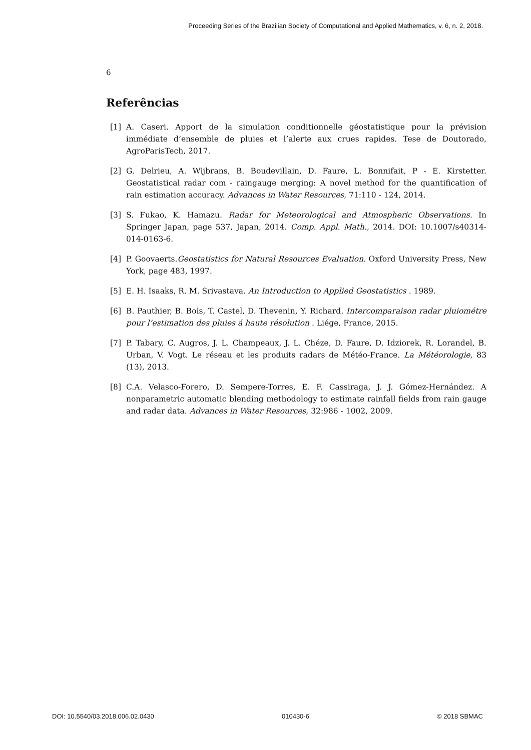Proceeding Series of the Brazilian Society of Computational and Applied Mathematics, v. 6, n. 2, 2018.
6
Referências
[1] A. Caseri. Apport de la simulation conditionnelle géostatistique pour la prévision immédiate d’ensemble de pluies et l’alerte aux crues rapides. Tese de Doutorado, AgroParisTech, 2017.
[2] G. Delrieu, A. Wijbrans, B. Boudevillain, D. Faure, L. Bonnifait, P - E. Kirstetter. Geostatistical radar com - raingauge merging: A novel method for the quantification of rain estimation accuracy. Advances in Water Resources, 71:110 - 124, 2014.
[3] S. Fukao, K. Hamazu. Radar for Meteorological and Atmospheric Observations. In Springer Japan, page 537, Japan, 2014. Comp. Appl. Math., 2014. DOI: 10.1007/s40314-014-0163-6.
[4] P. Goovaerts.Geostatistics for Natural Resources Evaluation. Oxford University Press, New York, page 483, 1997.
[5] E. H. Isaaks, R. M. Srivastava. An Introduction to Applied Geostatistics . 1989.
[6] B. Pauthier, B. Bois, T. Castel, D. Thevenin, Y. Richard. Intercomparaison radar pluiométre pour l’estimation des pluies á haute résolution . Liége, France, 2015.
[7] P. Tabary, C. Augros, J. L. Champeaux, J. L. Chéze, D. Faure, D. Idziorek, R. Lorandel, B. Urban, V. Vogt. Le réseau et les produits radars de Météo-France. La Météorologie, 83 (13), 2013.
[8] C.A. Velasco-Forero, D. Sempere-Torres, E. F. Cassiraga, J. J. Gómez-Hernández. A nonparametric automatic blending methodology to estimate rainfall fields from rain gauge and radar data. Advances in Water Resources, 32:986 - 1002, 2009.
DOI: 10.5540/03.2018.006.02.0430 010430-6 © 2018 SBMAC